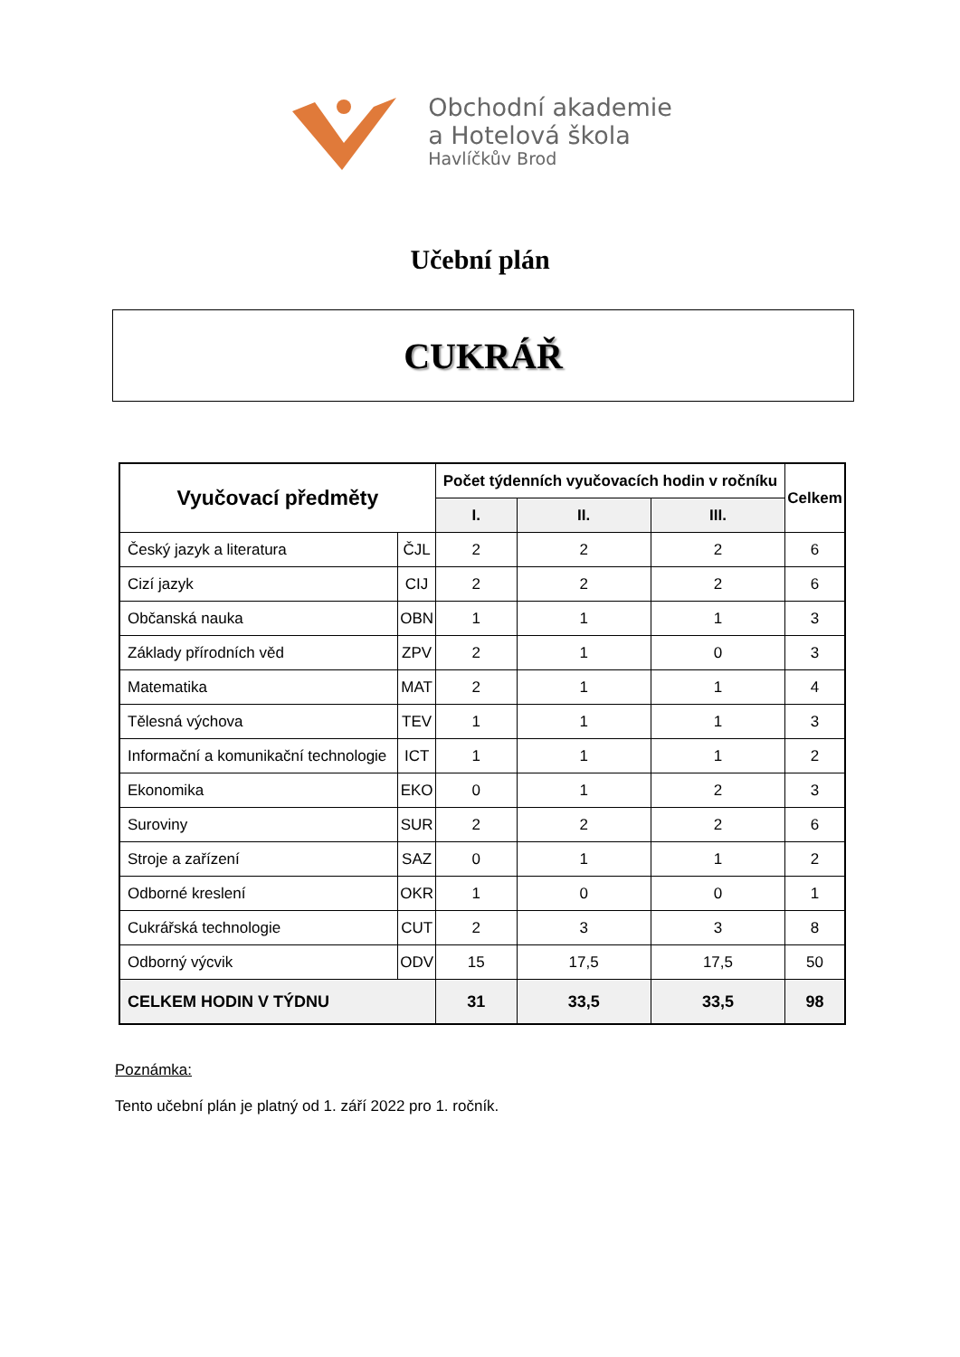Obchodní akademie
a Hotelová škola
Havlíčkův Brod
Učební plán
CUKRÁŘ
| Vyučovací předměty | | Počet týdenních vyučovacích hodin v ročníku | | | Celkem |
| --- | --- | --- | --- | --- | --- |
| | | I. | II. | III. | |
| Český jazyk a literatura | ČJL | 2 | 2 | 2 | 6 |
| Cizí jazyk | CIJ | 2 | 2 | 2 | 6 |
| Občanská nauka | OBN | 1 | 1 | 1 | 3 |
| Základy přírodních věd | ZPV | 2 | 1 | 0 | 3 |
| Matematika | MAT | 2 | 1 | 1 | 4 |
| Tělesná výchova | TEV | 1 | 1 | 1 | 3 |
| Informační a komunikační technologie | ICT | 1 | 1 | 1 | 2 |
| Ekonomika | EKO | 0 | 1 | 2 | 3 |
| Suroviny | SUR | 2 | 2 | 2 | 6 |
| Stroje a zařízení | SAZ | 0 | 1 | 1 | 2 |
| Odborné kreslení | OKR | 1 | 0 | 0 | 1 |
| Cukrářská technologie | CUT | 2 | 3 | 3 | 8 |
| Odborný výcvik | ODV | 15 | 17,5 | 17,5 | 50 |
| CELKEM HODIN V TÝDNU | | 31 | 33,5 | 33,5 | 98 |
Poznámka:
Tento učební plán je platný od 1. září 2022 pro 1. ročník.